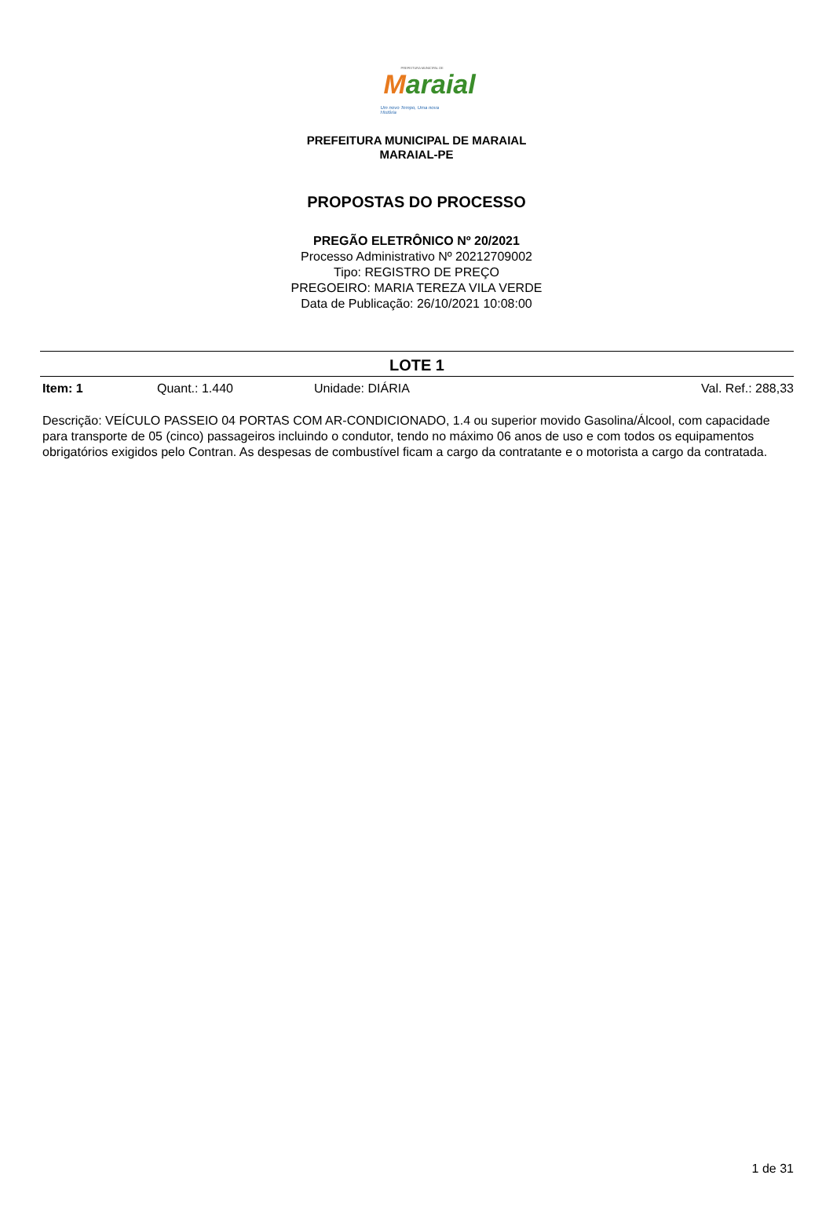PREFEITURA MUNICIPAL DE
Maraial
Um novo Tempo, Uma nova História
PREFEITURA MUNICIPAL DE MARAIAL
MARAIAL-PE
PROPOSTAS DO PROCESSO
PREGÃO ELETRÔNICO Nº 20/2021
Processo Administrativo Nº 20212709002
Tipo: REGISTRO DE PREÇO
PREGOEIRO: MARIA TEREZA VILA VERDE
Data de Publicação: 26/10/2021 10:08:00
LOTE 1
Item: 1 Quant.: 1.440 Unidade: DIÁRIA Val. Ref.: 288,33
Descrição: VEÍCULO PASSEIO 04 PORTAS COM AR-CONDICIONADO, 1.4 ou superior movido Gasolina/Álcool, com capacidade para transporte de 05 (cinco) passageiros incluindo o condutor, tendo no máximo 06 anos de uso e com todos os equipamentos obrigatórios exigidos pelo Contran. As despesas de combustível ficam a cargo da contratante e o motorista a cargo da contratada.
1 de 31